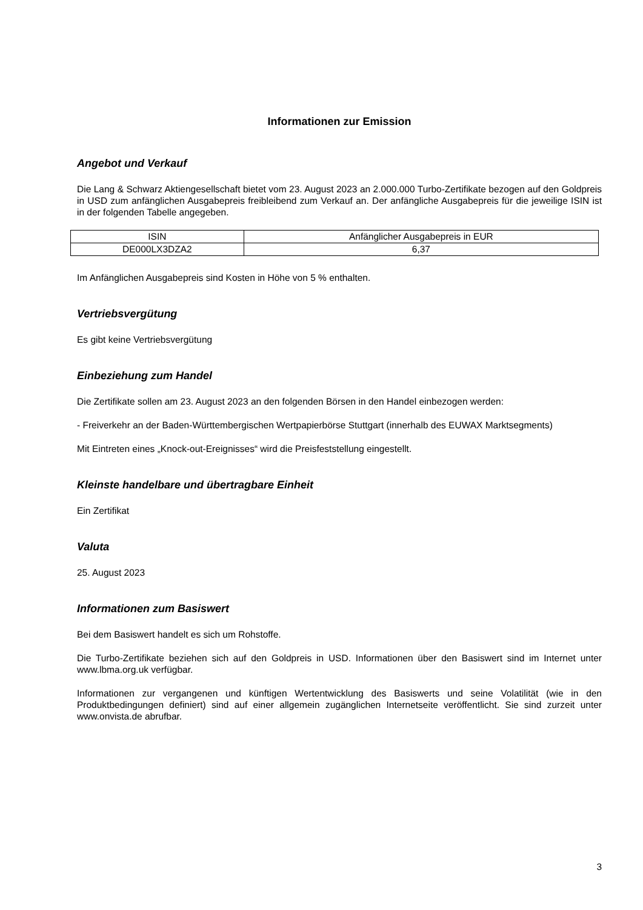Informationen zur Emission
Angebot und Verkauf
Die Lang & Schwarz Aktiengesellschaft bietet vom 23. August 2023 an 2.000.000 Turbo-Zertifikate bezogen auf den Goldpreis in USD zum anfänglichen Ausgabepreis freibleibend zum Verkauf an. Der anfängliche Ausgabepreis für die jeweilige ISIN ist in der folgenden Tabelle angegeben.
| ISIN | Anfänglicher Ausgabepreis in EUR |
| DE000LX3DZA2 | 6,37 |
Im Anfänglichen Ausgabepreis sind Kosten in Höhe von 5 % enthalten.
Vertriebsvergütung
Es gibt keine Vertriebsvergütung
Einbeziehung zum Handel
Die Zertifikate sollen am 23. August 2023 an den folgenden Börsen in den Handel einbezogen werden:
- Freiverkehr an der Baden-Württembergischen Wertpapierbörse Stuttgart (innerhalb des EUWAX Marktsegments)
Mit Eintreten eines „Knock-out-Ereignisses“ wird die Preisfeststellung eingestellt.
Kleinste handelbare und übertragbare Einheit
Ein Zertifikat
Valuta
25. August 2023
Informationen zum Basiswert
Bei dem Basiswert handelt es sich um Rohstoffe.
Die Turbo-Zertifikate beziehen sich auf den Goldpreis in USD. Informationen über den Basiswert sind im Internet unter www.lbma.org.uk verfügbar.
Informationen zur vergangenen und künftigen Wertentwicklung des Basiswerts und seine Volatilität (wie in den Produktbedingungen definiert) sind auf einer allgemein zugänglichen Internetseite veröffentlicht. Sie sind zurzeit unter www.onvista.de abrufbar.
3